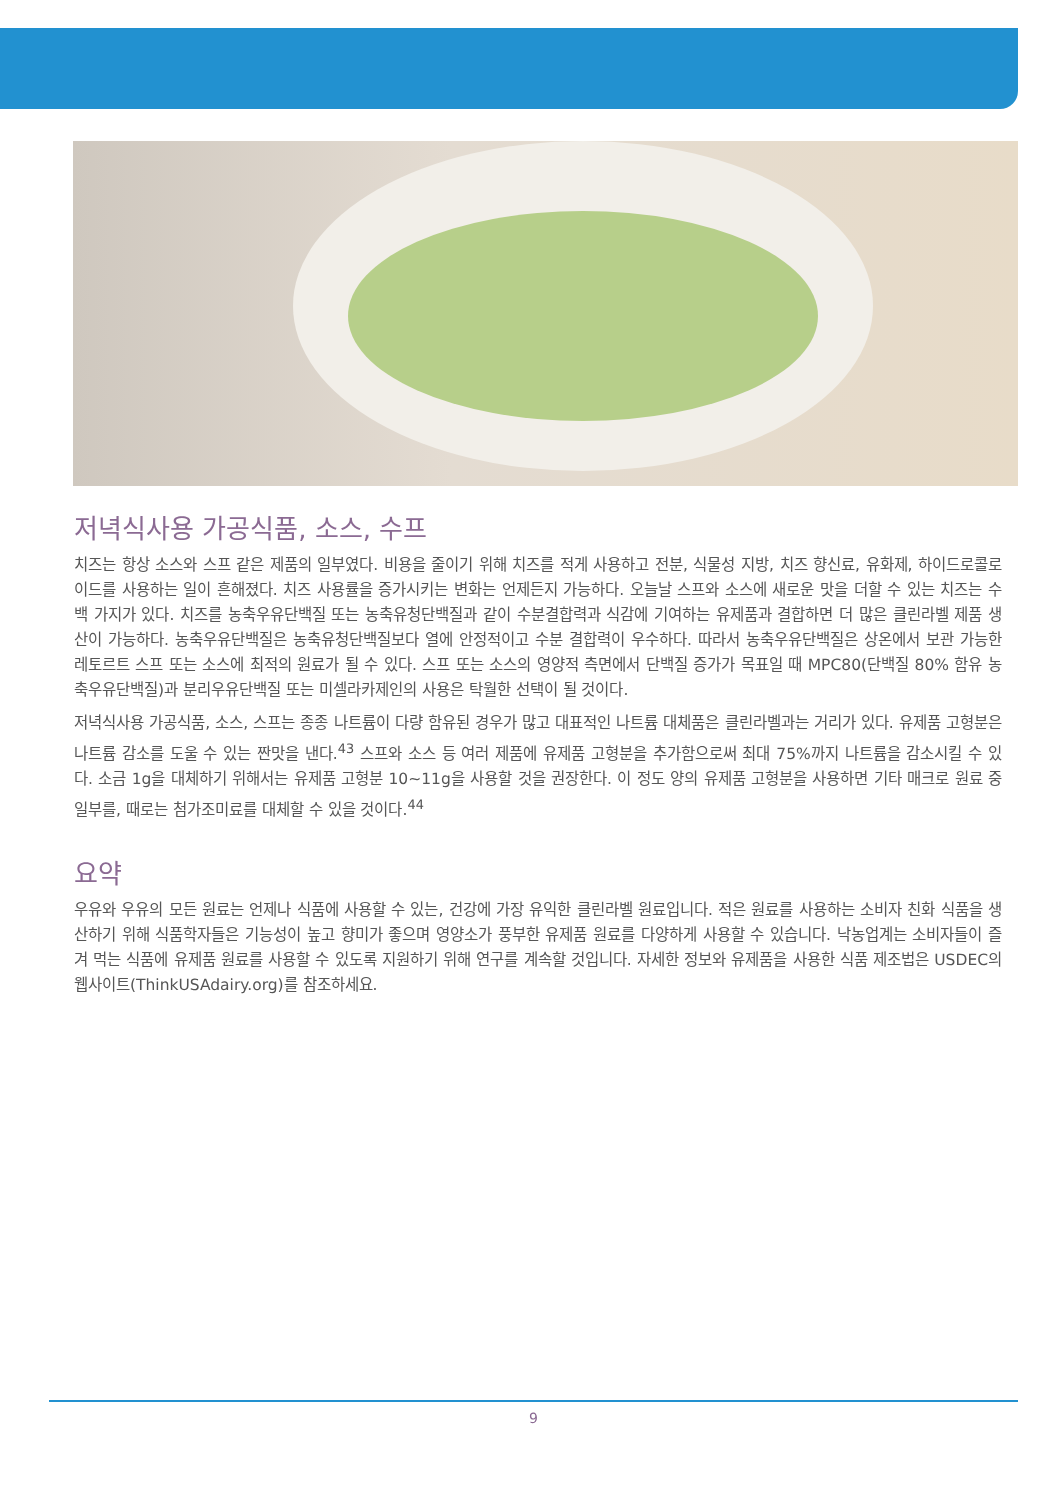저녁식사용 가공식품, 소스, 수프
치즈는 항상 소스와 스프 같은 제품의 일부였다. 비용을 줄이기 위해 치즈를 적게 사용하고 전분, 식물성 지방, 치즈 향신료, 유화제, 하이드로콜로이드를 사용하는 일이 흔해졌다. 치즈 사용률을 증가시키는 변화는 언제든지 가능하다. 오늘날 스프와 소스에 새로운 맛을 더할 수 있는 치즈는 수백 가지가 있다. 치즈를 농축우유단백질 또는 농축유청단백질과 같이 수분결합력과 식감에 기여하는 유제품과 결합하면 더 많은 클린라벨 제품 생산이 가능하다. 농축우유단백질은 농축유청단백질보다 열에 안정적이고 수분 결합력이 우수하다. 따라서 농축우유단백질은 상온에서 보관 가능한 레토르트 스프 또는 소스에 최적의 원료가 될 수 있다. 스프 또는 소스의 영양적 측면에서 단백질 증가가 목표일 때 MPC80(단백질 80% 함유 농축우유단백질)과 분리우유단백질 또는 미셀라카제인의 사용은 탁월한 선택이 될 것이다.
저녁식사용 가공식품, 소스, 스프는 종종 나트륨이 다량 함유된 경우가 많고 대표적인 나트륨 대체품은 클린라벨과는 거리가 있다. 유제품 고형분은 나트륨 감소를 도울 수 있는 짠맛을 낸다.<sup>43</sup> 스프와 소스 등 여러 제품에 유제품 고형분을 추가함으로써 최대 75%까지 나트륨을 감소시킬 수 있다. 소금 1g을 대체하기 위해서는 유제품 고형분 10~11g을 사용할 것을 권장한다. 이 정도 양의 유제품 고형분을 사용하면 기타 매크로 원료 중 일부를, 때로는 첨가조미료를 대체할 수 있을 것이다.<sup>44</sup>
요약
우유와 우유의 모든 원료는 언제나 식품에 사용할 수 있는, 건강에 가장 유익한 클린라벨 원료입니다. 적은 원료를 사용하는 소비자 친화 식품을 생산하기 위해 식품학자들은 기능성이 높고 향미가 좋으며 영양소가 풍부한 유제품 원료를 다양하게 사용할 수 있습니다. 낙농업계는 소비자들이 즐겨 먹는 식품에 유제품 원료를 사용할 수 있도록 지원하기 위해 연구를 계속할 것입니다. 자세한 정보와 유제품을 사용한 식품 제조법은 USDEC의 웹사이트(ThinkUSAdairy.org)를 참조하세요.
9